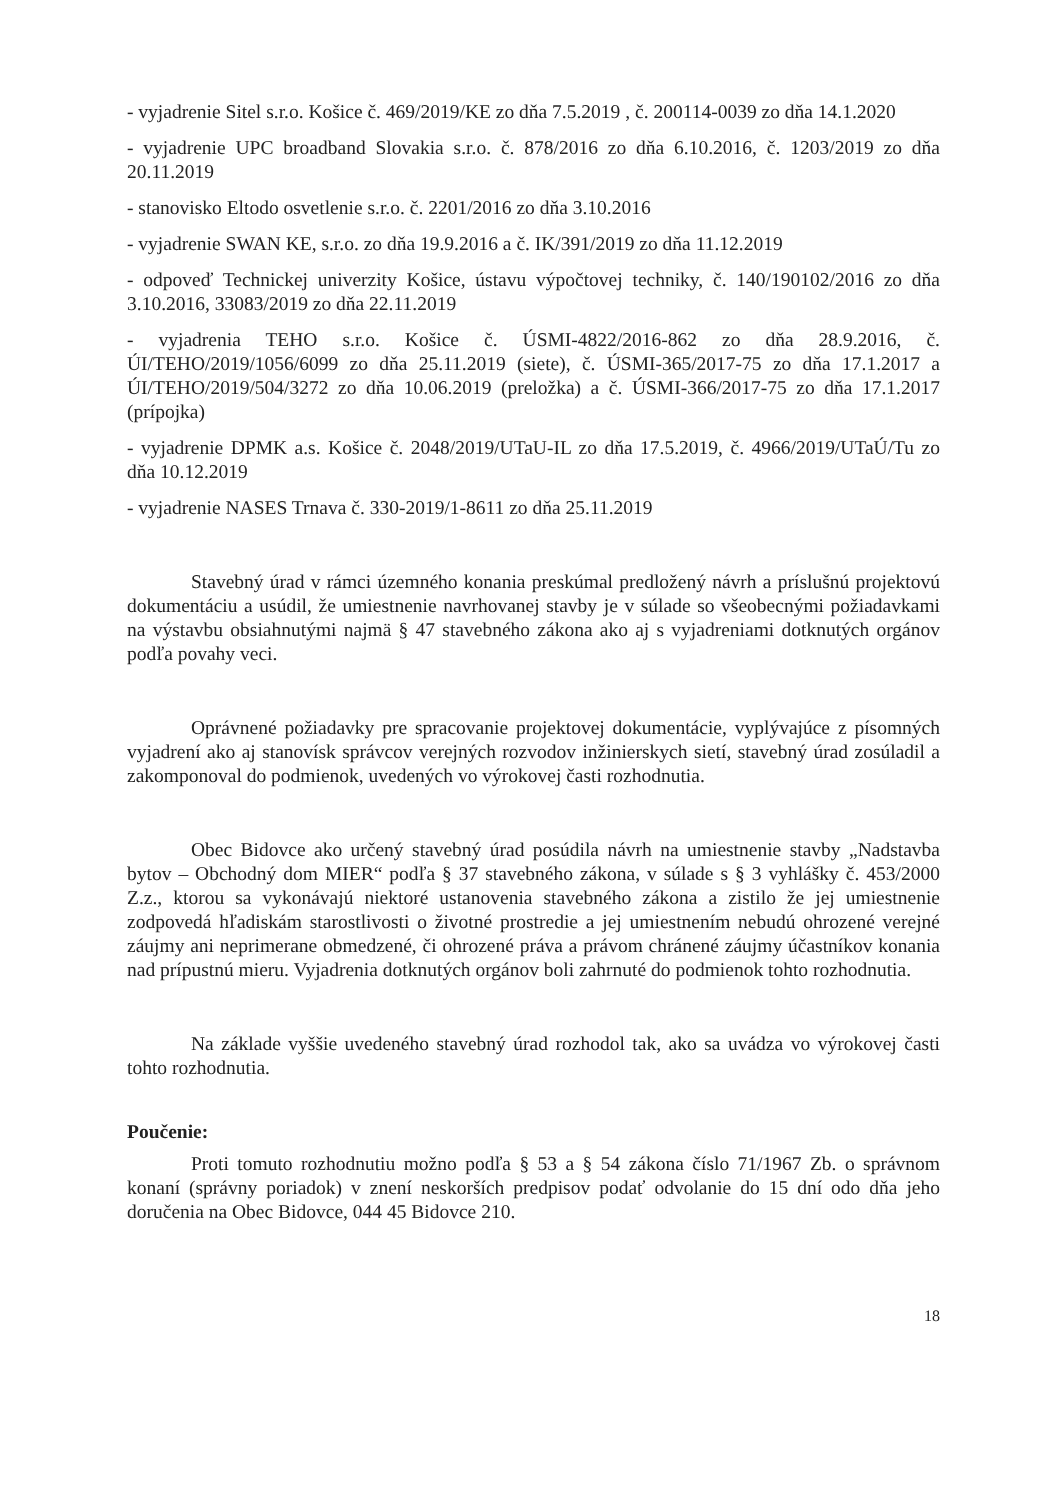- vyjadrenie Sitel s.r.o. Košice č. 469/2019/KE zo dňa 7.5.2019 , č. 200114-0039 zo dňa 14.1.2020
- vyjadrenie UPC broadband Slovakia s.r.o. č. 878/2016 zo dňa 6.10.2016, č. 1203/2019 zo dňa 20.11.2019
- stanovisko Eltodo osvetlenie s.r.o. č. 2201/2016 zo dňa 3.10.2016
- vyjadrenie SWAN KE, s.r.o. zo dňa 19.9.2016 a č. IK/391/2019 zo dňa 11.12.2019
- odpoveď Technickej univerzity Košice, ústavu výpočtovej techniky, č. 140/190102/2016 zo dňa 3.10.2016, 33083/2019 zo dňa 22.11.2019
- vyjadrenia TEHO s.r.o. Košice č. ÚSMI-4822/2016-862 zo dňa 28.9.2016, č. ÚI/TEHO/2019/1056/6099 zo dňa 25.11.2019 (siete), č. ÚSMI-365/2017-75 zo dňa 17.1.2017 a ÚI/TEHO/2019/504/3272 zo dňa 10.06.2019 (preložka) a č. ÚSMI-366/2017-75 zo dňa 17.1.2017 (prípojka)
- vyjadrenie DPMK a.s. Košice č. 2048/2019/UTaU-IL zo dňa 17.5.2019, č. 4966/2019/UTaÚ/Tu zo dňa 10.12.2019
- vyjadrenie NASES Trnava č. 330-2019/1-8611 zo dňa 25.11.2019
Stavebný úrad v rámci územného konania preskúmal predložený návrh a príslušnú projektovú dokumentáciu a usúdil, že umiestnenie navrhovanej stavby je v súlade so všeobecnými požiadavkami na výstavbu obsiahnutými najmä § 47 stavebného zákona ako aj s vyjadreniami dotknutých orgánov podľa povahy veci.
Oprávnené požiadavky pre spracovanie projektovej dokumentácie, vyplývajúce z písomných vyjadrení ako aj stanovísk správcov verejných rozvodov inžinierskych sietí, stavebný úrad zosúladil a zakomponoval do podmienok, uvedených vo výrokovej časti rozhodnutia.
Obec Bidovce ako určený stavebný úrad posúdila návrh na umiestnenie stavby „Nadstavba bytov – Obchodný dom MIER“ podľa § 37 stavebného zákona, v súlade s § 3 vyhlášky č. 453/2000 Z.z., ktorou sa vykonávajú niektoré ustanovenia stavebného zákona a zistilo že jej umiestnenie zodpovedá hľadiskám starostlivosti o životné prostredie a jej umiestnením nebudú ohrozené verejné záujmy ani neprimerane obmedzené, či ohrozené práva a právom chránené záujmy účastníkov konania nad prípustnú mieru. Vyjadrenia dotknutých orgánov boli zahrnuté do podmienok tohto rozhodnutia.
Na základe vyššie uvedeného stavebný úrad rozhodol tak, ako sa uvádza vo výrokovej časti tohto rozhodnutia.
Poučenie:
Proti tomuto rozhodnutiu možno podľa § 53 a § 54 zákona číslo 71/1967 Zb. o správnom konaní (správny poriadok) v znení neskorších predpisov podať odvolanie do 15 dní odo dňa jeho doručenia na Obec Bidovce, 044 45 Bidovce 210.
18